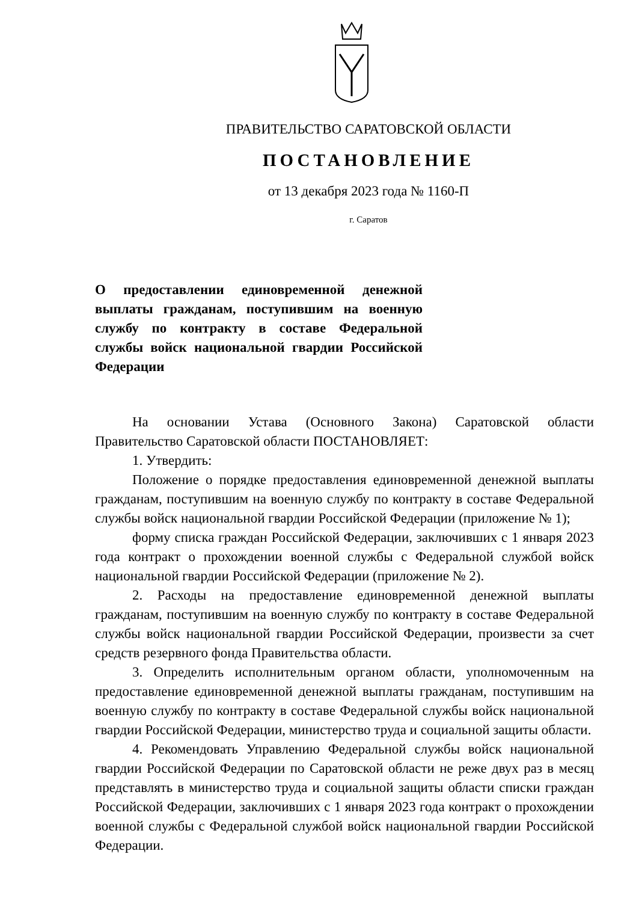ПРАВИТЕЛЬСТВО САРАТОВСКОЙ ОБЛАСТИ
ПОСТАНОВЛЕНИЕ
от 13 декабря 2023 года № 1160-П
г. Саратов
О предоставлении единовременной денежной выплаты гражданам, поступившим на военную службу по контракту в составе Федеральной службы войск национальной гвардии Российской Федерации
На основании Устава (Основного Закона) Саратовской области Правительство Саратовской области ПОСТАНОВЛЯЕТ:
1. Утвердить:
Положение о порядке предоставления единовременной денежной выплаты гражданам, поступившим на военную службу по контракту в составе Федеральной службы войск национальной гвардии Российской Федерации (приложение № 1);
форму списка граждан Российской Федерации, заключивших с 1 января 2023 года контракт о прохождении военной службы с Федеральной службой войск национальной гвардии Российской Федерации (приложение № 2).
2. Расходы на предоставление единовременной денежной выплаты гражданам, поступившим на военную службу по контракту в составе Федеральной службы войск национальной гвардии Российской Федерации, произвести за счет средств резервного фонда Правительства области.
3. Определить исполнительным органом области, уполномоченным на предоставление единовременной денежной выплаты гражданам, поступившим на военную службу по контракту в составе Федеральной службы войск национальной гвардии Российской Федерации, министерство труда и социальной защиты области.
4. Рекомендовать Управлению Федеральной службы войск национальной гвардии Российской Федерации по Саратовской области не реже двух раз в месяц представлять в министерство труда и социальной защиты области списки граждан Российской Федерации, заключивших с 1 января 2023 года контракт о прохождении военной службы с Федеральной службой войск национальной гвардии Российской Федерации.